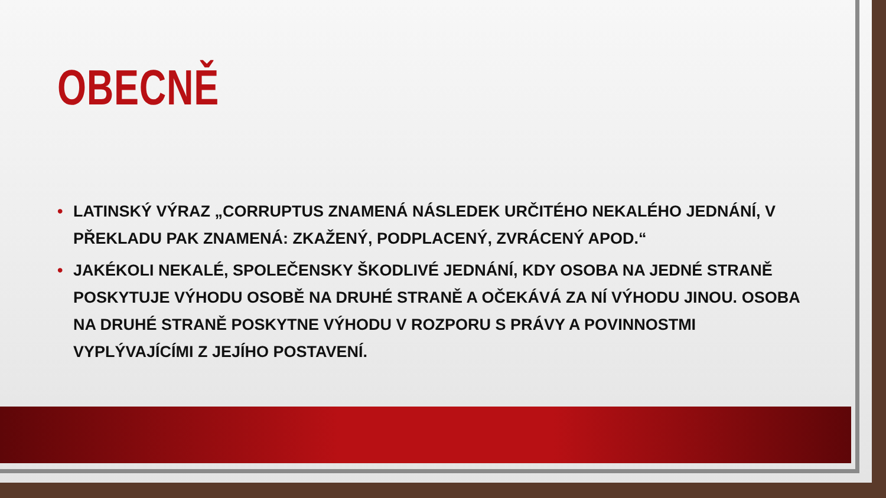OBECNĚ
• LATINSKÝ VÝRAZ „CORRUPTUS ZNAMENÁ NÁSLEDEK URČITÉHO NEKALÉHO JEDNÁNÍ, V PŘEKLADU PAK ZNAMENÁ: ZKAŽENÝ, PODPLACENÝ, ZVRÁCENÝ APOD.“
• JAKÉKOLI NEKALÉ, SPOLEČENSKY ŠKODLIVÉ JEDNÁNÍ, KDY OSOBA NA JEDNÉ STRANĚ POSKYTUJE VÝHODU OSOBĚ NA DRUHÉ STRANĚ A OČEKÁVÁ ZA NÍ VÝHODU JINOU. OSOBA NA DRUHÉ STRANĚ POSKYTNE VÝHODU V ROZPORU S PRÁVY A POVINNOSTMI VYPLÝVAJÍCÍMI Z JEJÍHO POSTAVENÍ.